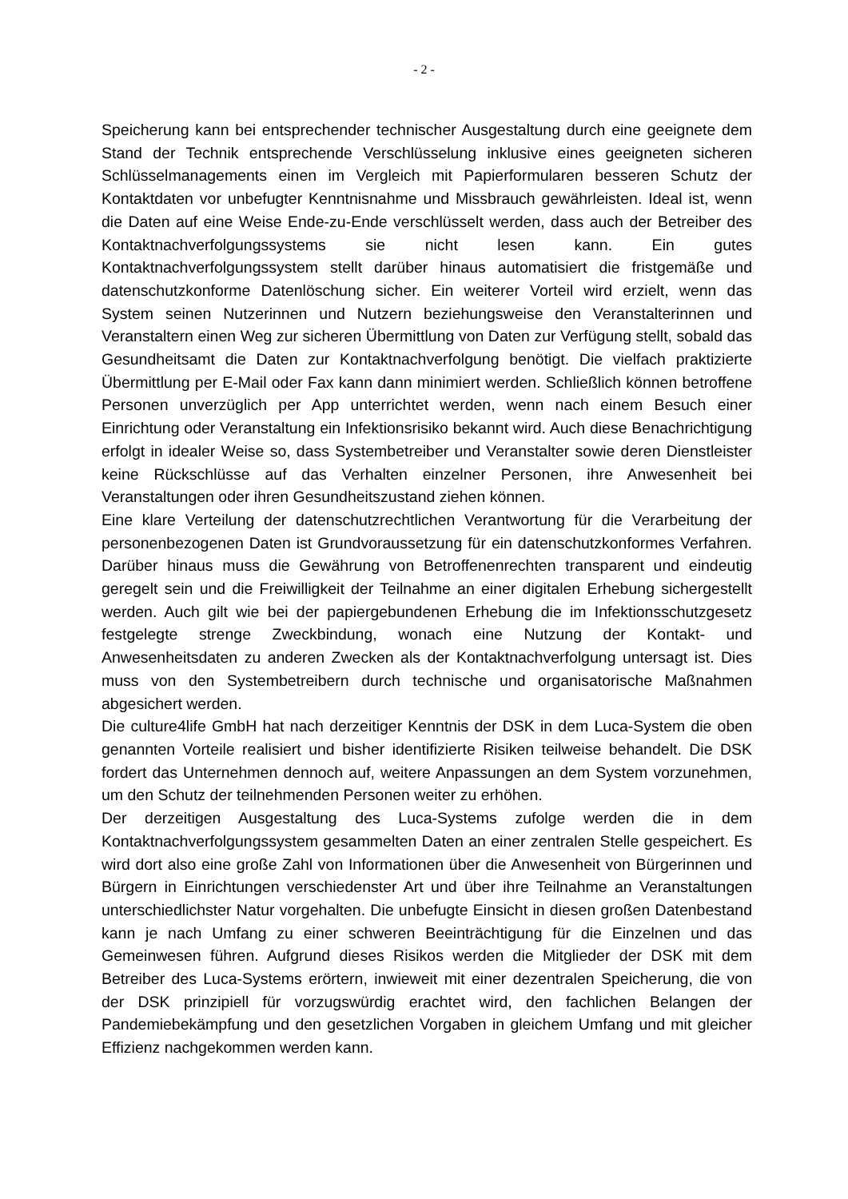- 2 -
Speicherung kann bei entsprechender technischer Ausgestaltung durch eine geeignete dem Stand der Technik entsprechende Verschlüsselung inklusive eines geeigneten sicheren Schlüsselmanagements einen im Vergleich mit Papierformularen besseren Schutz der Kontaktdaten vor unbefugter Kenntnisnahme und Missbrauch gewährleisten. Ideal ist, wenn die Daten auf eine Weise Ende-zu-Ende verschlüsselt werden, dass auch der Betreiber des Kontaktnachverfolgungssystems sie nicht lesen kann. Ein gutes Kontaktnachverfolgungssystem stellt darüber hinaus automatisiert die fristgemäße und datenschutzkonforme Datenlöschung sicher. Ein weiterer Vorteil wird erzielt, wenn das System seinen Nutzerinnen und Nutzern beziehungsweise den Veranstalterinnen und Veranstaltern einen Weg zur sicheren Übermittlung von Daten zur Verfügung stellt, sobald das Gesundheitsamt die Daten zur Kontaktnachverfolgung benötigt. Die vielfach praktizierte Übermittlung per E-Mail oder Fax kann dann minimiert werden. Schließlich können betroffene Personen unverzüglich per App unterrichtet werden, wenn nach einem Besuch einer Einrichtung oder Veranstaltung ein Infektionsrisiko bekannt wird. Auch diese Benachrichtigung erfolgt in idealer Weise so, dass Systembetreiber und Veranstalter sowie deren Dienstleister keine Rückschlüsse auf das Verhalten einzelner Personen, ihre Anwesenheit bei Veranstaltungen oder ihren Gesundheitszustand ziehen können.
Eine klare Verteilung der datenschutzrechtlichen Verantwortung für die Verarbeitung der personenbezogenen Daten ist Grundvoraussetzung für ein datenschutzkonformes Verfahren. Darüber hinaus muss die Gewährung von Betroffenenrechten transparent und eindeutig geregelt sein und die Freiwilligkeit der Teilnahme an einer digitalen Erhebung sichergestellt werden. Auch gilt wie bei der papiergebundenen Erhebung die im Infektionsschutzgesetz festgelegte strenge Zweckbindung, wonach eine Nutzung der Kontakt- und Anwesenheitsdaten zu anderen Zwecken als der Kontaktnachverfolgung untersagt ist. Dies muss von den Systembetreibern durch technische und organisatorische Maßnahmen abgesichert werden.
Die culture4life GmbH hat nach derzeitiger Kenntnis der DSK in dem Luca-System die oben genannten Vorteile realisiert und bisher identifizierte Risiken teilweise behandelt. Die DSK fordert das Unternehmen dennoch auf, weitere Anpassungen an dem System vorzunehmen, um den Schutz der teilnehmenden Personen weiter zu erhöhen.
Der derzeitigen Ausgestaltung des Luca-Systems zufolge werden die in dem Kontaktnachverfolgungssystem gesammelten Daten an einer zentralen Stelle gespeichert. Es wird dort also eine große Zahl von Informationen über die Anwesenheit von Bürgerinnen und Bürgern in Einrichtungen verschiedenster Art und über ihre Teilnahme an Veranstaltungen unterschiedlichster Natur vorgehalten. Die unbefugte Einsicht in diesen großen Datenbestand kann je nach Umfang zu einer schweren Beeinträchtigung für die Einzelnen und das Gemeinwesen führen. Aufgrund dieses Risikos werden die Mitglieder der DSK mit dem Betreiber des Luca-Systems erörtern, inwieweit mit einer dezentralen Speicherung, die von der DSK prinzipiell für vorzugswürdig erachtet wird, den fachlichen Belangen der Pandemiebekämpfung und den gesetzlichen Vorgaben in gleichem Umfang und mit gleicher Effizienz nachgekommen werden kann.